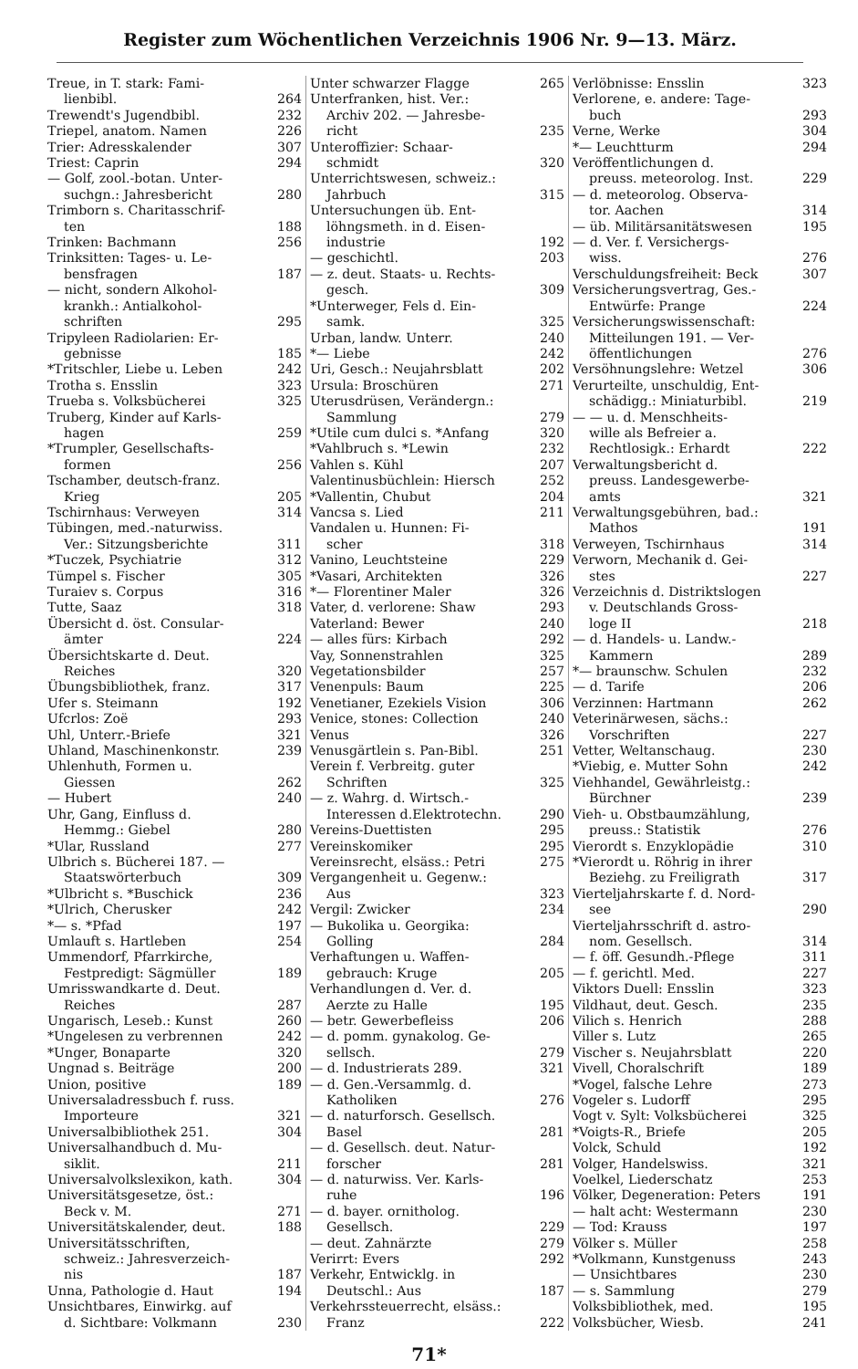Register zum Wöchentlichen Verzeichnis 1906 Nr. 9—13. März.
Treue, in T. stark: Fami-
lienbibl. 264
Trewendt's Jugendbibl. 232
Triepel, anatom. Namen 226
Trier: Adresskalender 307
Triest: Caprin 294
— Golf, zool.-botan. Unter-
suchgn.: Jahresbericht 280
Trimborn s. Charitasschrif-
ten 188
Trinken: Bachmann 256
Trinksitten: Tages- u. Le-
bensfragen 187
— nicht, sondern Alkohol-
krankh.: Antialkohol-
schriften 295
Tripyleen Radiolarien: Er-
gebnisse 185
*Tritschler, Liebe u. Leben 242
Trotha s. Ensslin 323
Trueba s. Volksbücherei 325
Truberg, Kinder auf Karls-
hagen 259
*Trumpler, Gesellschafts-
formen 256
Tschamber, deutsch-franz.
Krieg 205
Tschirnhaus: Verweyen 314
Tübingen, med.-naturwiss.
Ver.: Sitzungsberichte 311
*Tuczek, Psychiatrie 312
Tümpel s. Fischer 305
Turaiev s. Corpus 316
Tutte, Saaz 318
Übersicht d. öst. Consular-
ämter 224
Übersichtskarte d. Deut.
Reiches 320
Übungsbibliothek, franz. 317
Ufer s. Steimann 192
Ufcrlos: Zoë 293
Uhl, Unterr.-Briefe 321
Uhland, Maschinenkonstr. 239
Uhlenhuth, Formen u.
Giessen 262
— Hubert 240
Uhr, Gang, Einfluss d.
Hemmg.: Giebel 280
*Ular, Russland 277
Ulbrich s. Bücherei 187. —
Staatswörterbuch 309
*Ulbricht s. *Buschick 236
*Ulrich, Cherusker 242
*— s. *Pfad 197
Umlauft s. Hartleben 254
Ummendorf, Pfarrkirche,
Festpredigt: Sägmüller 189
Umrisswandkarte d. Deut.
Reiches 287
Ungarisch, Leseb.: Kunst 260
*Ungelesen zu verbrennen 242
*Unger, Bonaparte 320
Ungnad s. Beiträge 200
Union, positive 189
Universaladressbuch f. russ.
Importeure 321
Universalbibliothek 251. 304
Universalhandbuch d. Mu-
siklit. 211
Universalvolkslexikon, kath. 304
Universitätsgesetze, öst.:
Beck v. M. 271
Universitätskalender, deut. 188
Universitätsschriften,
schweiz.: Jahresverzeich-
nis 187
Unna, Pathologie d. Haut 194
Unsichtbares, Einwirkg. auf
d. Sichtbare: Volkmann 230
Unter schwarzer Flagge 265
Unterfranken, hist. Ver.:
Archiv 202. — Jahresbe-
richt 235
Unteroffizier: Schaar-
schmidt 320
Unterrichtswesen, schweiz.:
Jahrbuch 315
Untersuchungen üb. Ent-
löhngsmeth. in d. Eisen-
industrie 192
— geschichtl. 203
— z. deut. Staats- u. Rechts-
gesch. 309
*Unterweger, Fels d. Ein-
samk. 325
Urban, landw. Unterr. 240
*— Liebe 242
Uri, Gesch.: Neujahrsblatt 202
Ursula: Broschüren 271
Uterusdrüsen, Verändergn.:
Sammlung 279
*Utile cum dulci s. *Anfang 320
*Vahlbruch s. *Lewin 232
Vahlen s. Kühl 207
Valentinusbüchlein: Hiersch 252
*Vallentin, Chubut 204
Vancsa s. Lied 211
Vandalen u. Hunnen: Fi-
scher 318
Vanino, Leuchtsteine 229
*Vasari, Architekten 326
*— Florentiner Maler 326
Vater, d. verlorene: Shaw 293
Vaterland: Bewer 240
— alles fürs: Kirbach 292
Vay, Sonnenstrahlen 325
Vegetationsbilder 257
Venenpuls: Baum 225
Venetianer, Ezekiels Vision 306
Venice, stones: Collection 240
Venus 326
Venusgärtlein s. Pan-Bibl. 251
Verein f. Verbreitg. guter
Schriften 325
— z. Wahrg. d. Wirtsch.-
Interessen d.Elektrotechn. 290
Vereins-Duettisten 295
Vereinskomiker 295
Vereinsrecht, elsäss.: Petri 275
Vergangenheit u. Gegenw.:
Aus 323
Vergil: Zwicker 234
— Bukolika u. Georgika:
Golling 284
Verhaftungen u. Waffen-
gebrauch: Kruge 205
Verhandlungen d. Ver. d.
Aerzte zu Halle 195
— betr. Gewerbefleiss 206
— d. pomm. gynakolog. Ge-
sellsch. 279
— d. Industrierats 289. 321
— d. Gen.-Versammlg. d.
Katholiken 276
— d. naturforsch. Gesellsch.
Basel 281
— d. Gesellsch. deut. Natur-
forscher 281
— d. naturwiss. Ver. Karls-
ruhe 196
— d. bayer. ornitholog.
Gesellsch. 229
— deut. Zahnärzte 279
Verirrt: Evers 292
Verkehr, Entwicklg. in
Deutschl.: Aus 187
Verkehrssteuerrecht, elsäss.:
Franz 222
Verlöbnisse: Ensslin 323
Verlorene, e. andere: Tage-
buch 293
Verne, Werke 304
*— Leuchtturm 294
Veröffentlichungen d.
preuss. meteorolog. Inst. 229
— d. meteorolog. Observa-
tor. Aachen 314
— üb. Militärsanitätswesen 195
— d. Ver. f. Versichergs-
wiss. 276
Verschuldungsfreiheit: Beck 307
Versicherungsvertrag, Ges.-
Entwürfe: Prange 224
Versicherungswissenschaft:
Mitteilungen 191. — Ver-
öffentlichungen 276
Versöhnungslehre: Wetzel 306
Verurteilte, unschuldig, Ent-
schädigg.: Miniaturbibl. 219
— — u. d. Menschheits-
wille als Befreier a.
Rechtlosigk.: Erhardt 222
Verwaltungsbericht d.
preuss. Landesgewerbe-
amts 321
Verwaltungsgebühren, bad.:
Mathos 191
Verweyen, Tschirnhaus 314
Verworn, Mechanik d. Gei-
stes 227
Verzeichnis d. Distriktslogen
v. Deutschlands Gross-
loge II 218
— d. Handels- u. Landw.-
Kammern 289
*— braunschw. Schulen 232
— d. Tarife 206
Verzinnen: Hartmann 262
Veterinärwesen, sächs.:
Vorschriften 227
Vetter, Weltanschaug. 230
*Viebig, e. Mutter Sohn 242
Viehhandel, Gewährleistg.:
Bürchner 239
Vieh- u. Obstbaumzählung,
preuss.: Statistik 276
Vierordt s. Enzyklopädie 310
*Vierordt u. Röhrig in ihrer
Beziehg. zu Freiligrath 317
Vierteljahrskarte f. d. Nord-
see 290
Vierteljahrsschrift d. astro-
nom. Gesellsch. 314
— f. öff. Gesundh.-Pflege 311
— f. gerichtl. Med. 227
Viktors Duell: Ensslin 323
Vildhaut, deut. Gesch. 235
Vilich s. Henrich 288
Viller s. Lutz 265
Vischer s. Neujahrsblatt 220
Vivell, Choralschrift 189
*Vogel, falsche Lehre 273
Vogeler s. Ludorff 295
Vogt v. Sylt: Volksbücherei 325
*Voigts-R., Briefe 205
Volck, Schuld 192
Volger, Handelswiss. 321
Voelkel, Liederschatz 253
Völker, Degeneration: Peters 191
— halt acht: Westermann 230
— Tod: Krauss 197
Völker s. Müller 258
*Volkmann, Kunstgenuss 243
— Unsichtbares 230
— s. Sammlung 279
Volksbibliothek, med. 195
Volksbücher, Wiesb. 241
71*